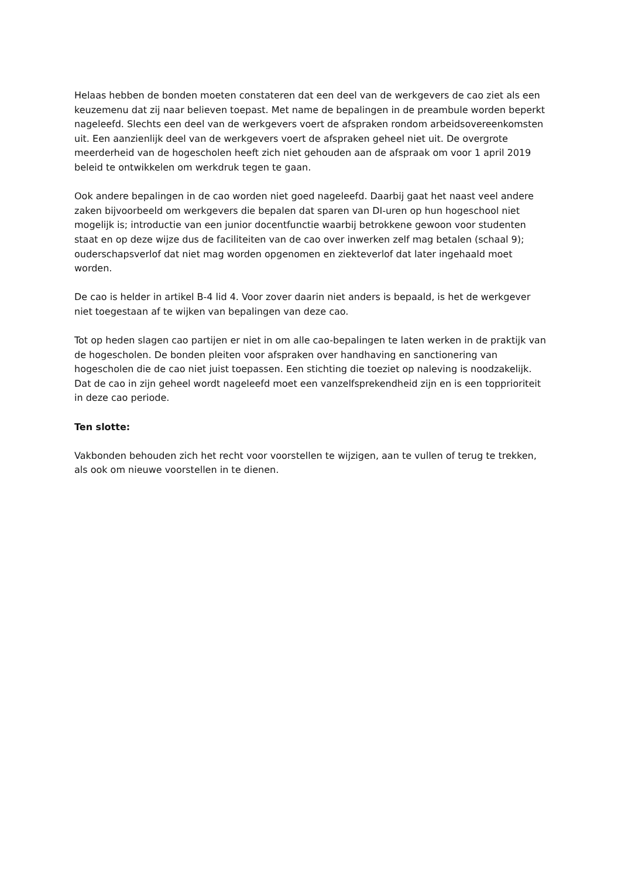Helaas hebben de bonden moeten constateren dat een deel van de werkgevers de cao ziet als een keuzemenu dat zij naar believen toepast. Met name de bepalingen in de preambule worden beperkt nageleefd. Slechts een deel van de werkgevers voert de afspraken rondom arbeidsovereenkomsten uit. Een aanzienlijk deel van de werkgevers voert de afspraken geheel niet uit. De overgrote meerderheid van de hogescholen heeft zich niet gehouden aan de afspraak om voor 1 april 2019 beleid te ontwikkelen om werkdruk tegen te gaan.
Ook andere bepalingen in de cao worden niet goed nageleefd. Daarbij gaat het naast veel andere zaken bijvoorbeeld om werkgevers die bepalen dat sparen van DI-uren op hun hogeschool niet mogelijk is; introductie van een junior docentfunctie waarbij betrokkene gewoon voor studenten staat en op deze wijze dus de faciliteiten van de cao over inwerken zelf mag betalen (schaal 9); ouderschapsverlof dat niet mag worden opgenomen en ziekteverlof dat later ingehaald moet worden.
De cao is helder in artikel B-4 lid 4. Voor zover daarin niet anders is bepaald, is het de werkgever niet toegestaan af te wijken van bepalingen van deze cao.
Tot op heden slagen cao partijen er niet in om alle cao-bepalingen te laten werken in de praktijk van de hogescholen. De bonden pleiten voor afspraken over handhaving en sanctionering van hogescholen die de cao niet juist toepassen. Een stichting die toeziet op naleving is noodzakelijk. Dat de cao in zijn geheel wordt nageleefd moet een vanzelfsprekendheid zijn en is een topprioriteit in deze cao periode.
Ten slotte:
Vakbonden behouden zich het recht voor voorstellen te wijzigen, aan te vullen of terug te trekken, als ook om nieuwe voorstellen in te dienen.